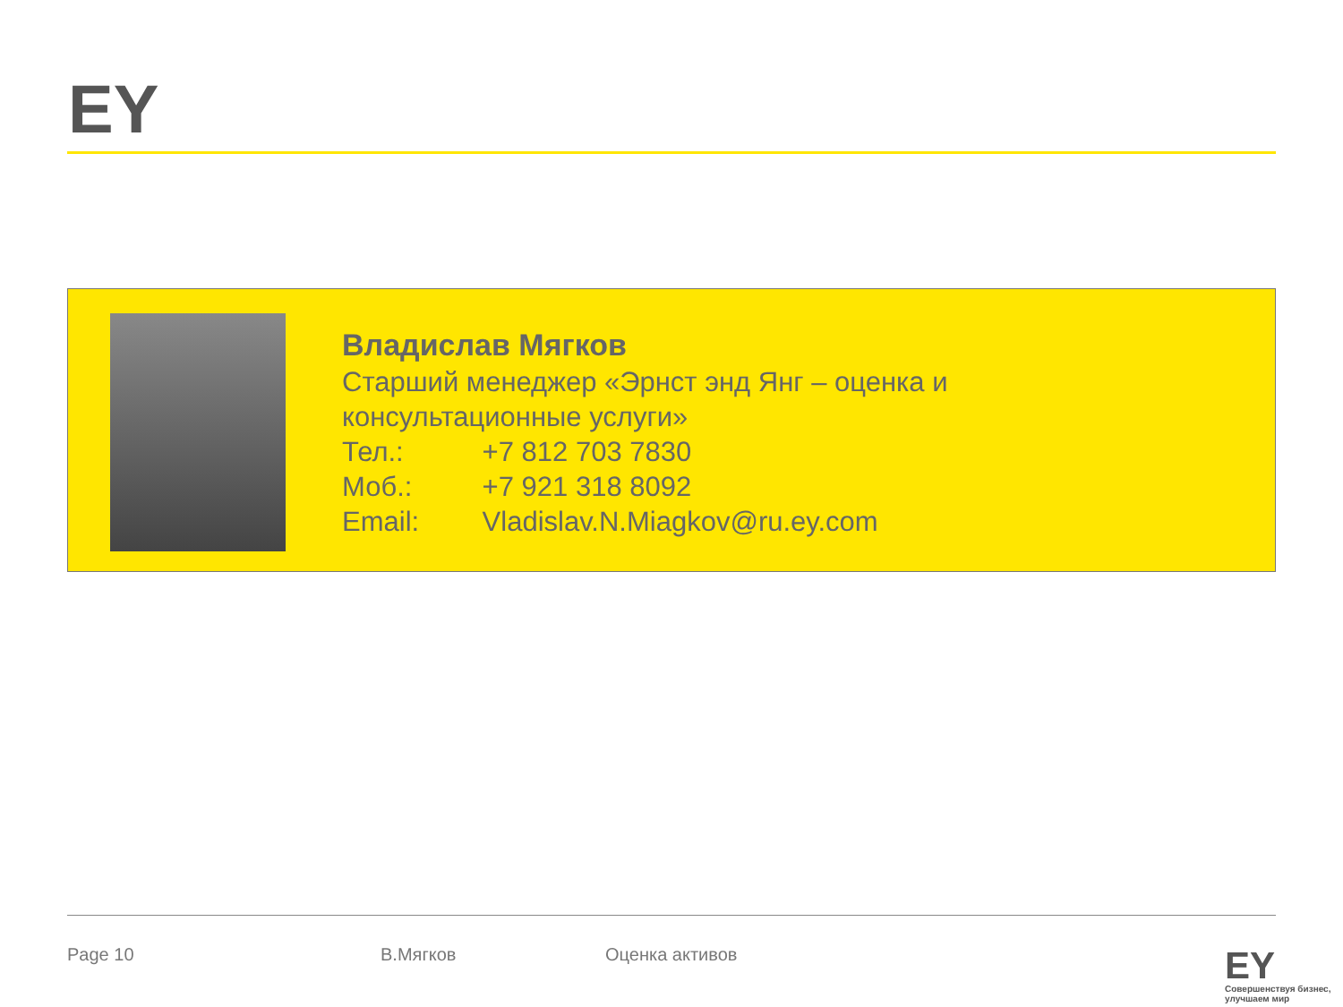EY
Владислав Мягков
Старший менеджер «Эрнст энд Янг – оценка и
консультационные услуги»
Тел.: +7 812 703 7830
Моб.: +7 921 318 8092
Email: Vladislav.N.Miagkov@ru.ey.com
Page 10 В.Мягков Оценка активов EY
Совершенствуя бизнес,
улучшаем мир